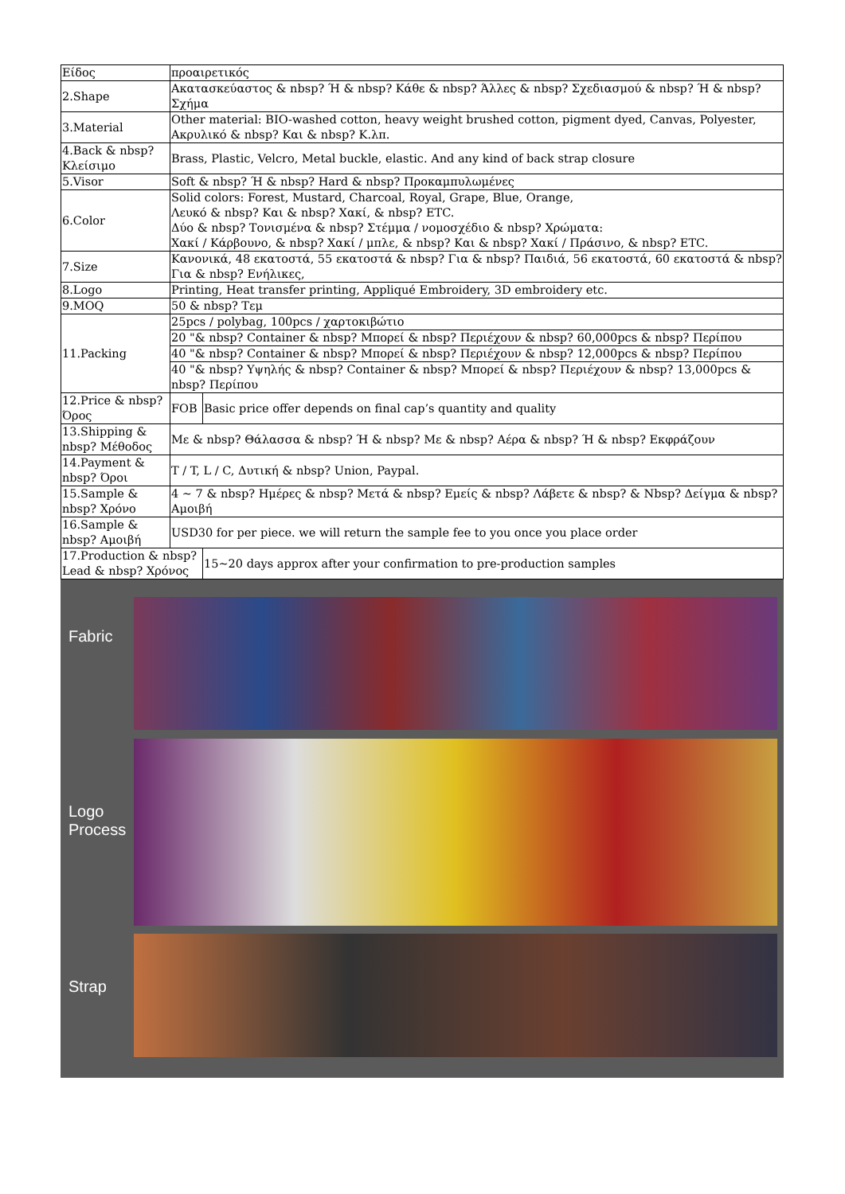| Είδος | προαιρετικός | |
| 2.Shape | Ακατασκεύαστος & nbsp? Ή & nbsp? Κάθε & nbsp? Άλλες & nbsp? Σχεδιασμού & nbsp? Ή & nbsp? Σχήμα | |
| 3.Material | Other material: BIO-washed cotton, heavy weight brushed cotton, pigment dyed, Canvas, Polyester, Ακρυλικό & nbsp? Και & nbsp? Κ.λπ. | |
| 4.Back & nbsp? Κλείσιμο | Brass, Plastic, Velcro, Metal buckle, elastic. And any kind of back strap closure | |
| 5.Visor | Soft & nbsp? Ή & nbsp? Hard & nbsp? Προκαμπυλωμένες | |
| 6.Color | Solid colors: Forest, Mustard, Charcoal, Royal, Grape, Blue, Orange, Λευκό & nbsp? Και & nbsp? Χακί, & nbsp? ETC. Δύο & nbsp? Τονισμένα & nbsp? Στέμμα / νομοσχέδιο & nbsp? Χρώματα: Χακί / Κάρβουνο, & nbsp? Χακί / μπλε, & nbsp? Και & nbsp? Χακί / Πράσινο, & nbsp? ETC. | |
| 7.Size | Κανονικά, 48 εκατοστά, 55 εκατοστά & nbsp? Για & nbsp? Παιδιά, 56 εκατοστά, 60 εκατοστά & nbsp? Για & nbsp? Ενήλικες, | |
| 8.Logo | Printing, Heat transfer printing, Appliqué Embroidery, 3D embroidery etc. | |
| 9.MOQ | 50 & nbsp? Τεμ | |
| 11.Packing | 25pcs / polybag, 100pcs / χαρτοκιβώτιο | |
| | 20 "& nbsp? Container & nbsp? Μπορεί & nbsp? Περιέχουν & nbsp? 60,000pcs & nbsp? Περίπου | |
| | 40 "& nbsp? Container & nbsp? Μπορεί & nbsp? Περιέχουν & nbsp? 12,000pcs & nbsp? Περίπου | |
| | 40 "& nbsp? Υψηλής & nbsp? Container & nbsp? Μπορεί & nbsp? Περιέχουν & nbsp? 13,000pcs & nbsp? Περίπου | |
| 12.Price & nbsp? Όρος | FOB | Basic price offer depends on final cap’s quantity and quality |
| 13.Shipping & nbsp? Μέθοδος | Με & nbsp? Θάλασσα & nbsp? Ή & nbsp? Με & nbsp? Αέρα & nbsp? Ή & nbsp? Εκφράζουν | |
| 14.Payment & nbsp? Όροι | T / T, L / C, Δυτική & nbsp? Union, Paypal. | |
| 15.Sample & nbsp? Χρόνο | 4 ~ 7 & nbsp? Ημέρες & nbsp? Μετά & nbsp? Εμείς & nbsp? Λάβετε & nbsp? & Nbsp? Δείγμα & nbsp? Αμοιβή | |
| 16.Sample & nbsp? Αμοιβή | USD30 for per piece. we will return the sample fee to you once you place order | |
| 17.Production & nbsp? Lead & nbsp? Χρόνος | | 15~20 days approx after your confirmation to pre-production samples |
Fabric
Logo
Process
Strap